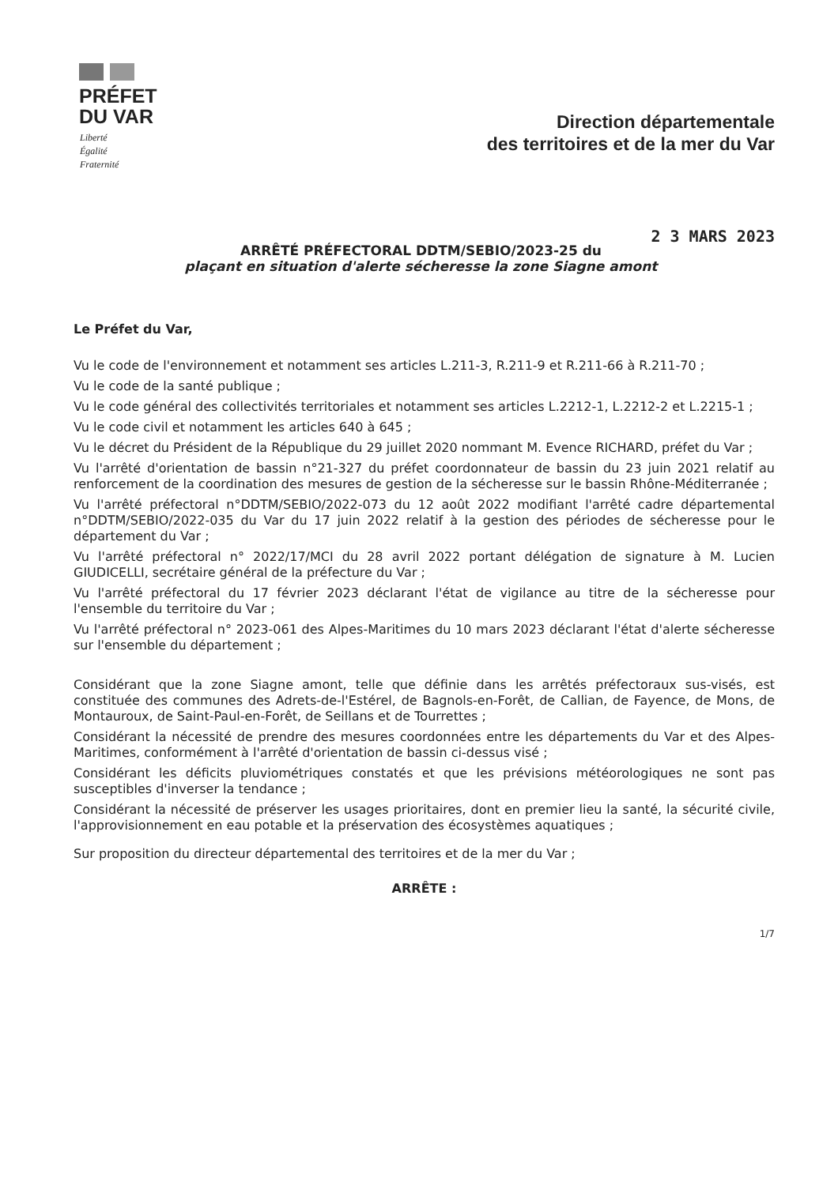PRÉFET
DU VAR
Liberté
Égalité
Fraternité
Direction départementale
des territoires et de la mer du Var
2 3 MARS 2023
ARRÊTÉ PRÉFECTORAL DDTM/SEBIO/2023-25 du
plaçant en situation d'alerte sécheresse la zone Siagne amont
Le Préfet du Var,
Vu le code de l'environnement et notamment ses articles L.211-3, R.211-9 et R.211-66 à R.211-70 ;
Vu le code de la santé publique ;
Vu le code général des collectivités territoriales et notamment ses articles L.2212-1, L.2212-2 et L.2215-1 ;
Vu le code civil et notamment les articles 640 à 645 ;
Vu le décret du Président de la République du 29 juillet 2020 nommant M. Evence RICHARD, préfet du Var ;
Vu l'arrêté d'orientation de bassin n°21-327 du préfet coordonnateur de bassin du 23 juin 2021 relatif au renforcement de la coordination des mesures de gestion de la sécheresse sur le bassin Rhône-Méditerranée ;
Vu l'arrêté préfectoral n°DDTM/SEBIO/2022-073 du 12 août 2022 modifiant l'arrêté cadre départemental n°DDTM/SEBIO/2022-035 du Var du 17 juin 2022 relatif à la gestion des périodes de sécheresse pour le département du Var ;
Vu l'arrêté préfectoral n° 2022/17/MCI du 28 avril 2022 portant délégation de signature à M. Lucien GIUDICELLI, secrétaire général de la préfecture du Var ;
Vu l'arrêté préfectoral du 17 février 2023 déclarant l'état de vigilance au titre de la sécheresse pour l'ensemble du territoire du Var ;
Vu l'arrêté préfectoral n° 2023-061 des Alpes-Maritimes du 10 mars 2023 déclarant l'état d'alerte sécheresse sur l'ensemble du département ;
Considérant que la zone Siagne amont, telle que définie dans les arrêtés préfectoraux sus-visés, est constituée des communes des Adrets-de-l'Estérel, de Bagnols-en-Forêt, de Callian, de Fayence, de Mons, de Montauroux, de Saint-Paul-en-Forêt, de Seillans et de Tourrettes ;
Considérant la nécessité de prendre des mesures coordonnées entre les départements du Var et des Alpes-Maritimes, conformément à l'arrêté d'orientation de bassin ci-dessus visé ;
Considérant les déficits pluviométriques constatés et que les prévisions météorologiques ne sont pas susceptibles d'inverser la tendance ;
Considérant la nécessité de préserver les usages prioritaires, dont en premier lieu la santé, la sécurité civile, l'approvisionnement en eau potable et la préservation des écosystèmes aquatiques ;
Sur proposition du directeur départemental des territoires et de la mer du Var ;
ARRÊTE :
1/7